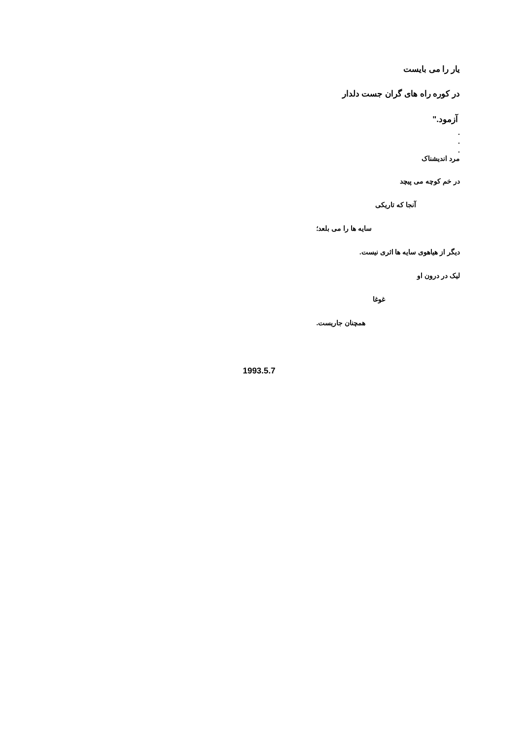یار را می بایست
در کوره راه های گران جست دلدار
آزمود."
.
.
.
مرد اندیشناک
در خم کوچه می پیچد
آنجا که تاریکی
سایه ها را می بلعد؛
دیگر از هیاهوی سایه ها اثری نیست.
لیک در درون او
غوغا
همچنان جاریست.
1993.5.7